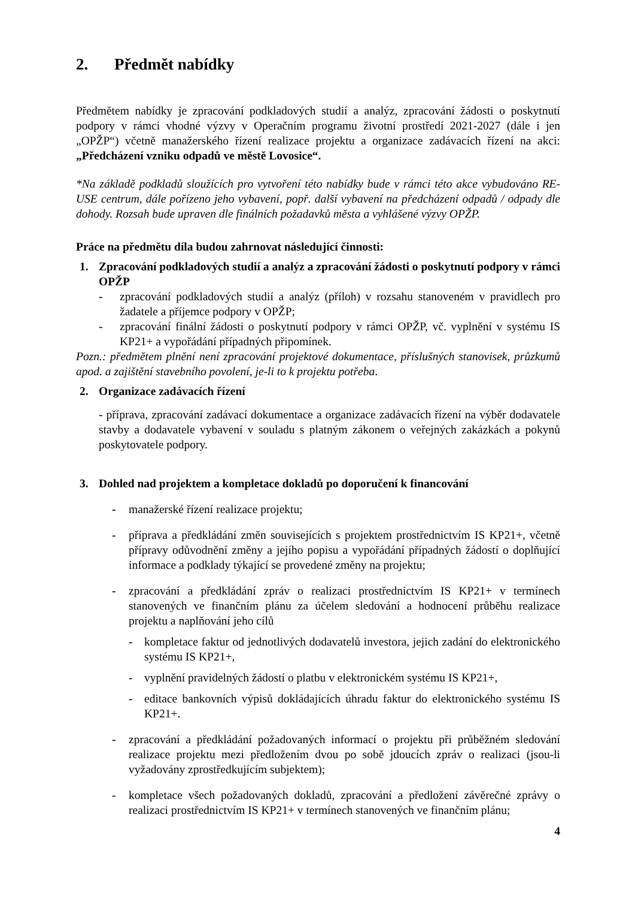2. Předmět nabídky
Předmětem nabídky je zpracování podkladových studií a analýz, zpracování žádosti o poskytnutí podpory v rámci vhodné výzvy v Operačním programu životní prostředí 2021-2027 (dále i jen „OPŽP“) včetně manažerského řízení realizace projektu a organizace zadávacích řízení na akci: „Předcházení vzniku odpadů ve městě Lovosice“.
*Na základě podkladů sloužících pro vytvoření této nabídky bude v rámci této akce vybudováno RE-USE centrum, dále pořízeno jeho vybavení, popř. další vybavení na předcházení odpadů / odpady dle dohody. Rozsah bude upraven dle finálních požadavků města a vyhlášené výzvy OPŽP.
Práce na předmětu díla budou zahrnovat následující činnosti:
1. Zpracování podkladových studií a analýz a zpracování žádosti o poskytnutí podpory v rámci OPŽP
- zpracování podkladových studií a analýz (příloh) v rozsahu stanoveném v pravidlech pro žadatele a příjemce podpory v OPŽP;
- zpracování finální žádosti o poskytnutí podpory v rámci OPŽP, vč. vyplnění v systému IS KP21+ a vypořádání případných připomínek.
Pozn.: předmětem plnění není zpracování projektové dokumentace, příslušných stanovisek, průzkumů apod. a zajištění stavebního povolení, je-li to k projektu potřeba.
2. Organizace zadávacích řízení
- příprava, zpracování zadávací dokumentace a organizace zadávacích řízení na výběr dodavatele stavby a dodavatele vybavení v souladu s platným zákonem o veřejných zakázkách a pokynů poskytovatele podpory.
3. Dohled nad projektem a kompletace dokladů po doporučení k financování
- manažerské řízení realizace projektu;
- příprava a předkládání změn souvisejících s projektem prostřednictvím IS KP21+, včetně přípravy odůvodnění změny a jejího popisu a vypořádání případných žádostí o doplňující informace a podklady týkající se provedené změny na projektu;
- zpracování a předkládání zpráv o realizaci prostřednictvím IS KP21+ v termínech stanovených ve finančním plánu za účelem sledování a hodnocení průběhu realizace projektu a naplňování jeho cílů
- kompletace faktur od jednotlivých dodavatelů investora, jejich zadání do elektronického systému IS KP21+,
- vyplnění pravidelných žádostí o platbu v elektronickém systému IS KP21+,
- editace bankovních výpisů dokládajících úhradu faktur do elektronického systému IS KP21+.
- zpracování a předkládání požadovaných informací o projektu při průběžném sledování realizace projektu mezi předložením dvou po sobě jdoucích zpráv o realizaci (jsou-li vyžadovány zprostředkujícím subjektem);
- kompletace všech požadovaných dokladů, zpracování a předložení závěrečné zprávy o realizaci prostřednictvím IS KP21+ v termínech stanovených ve finančním plánu;
4